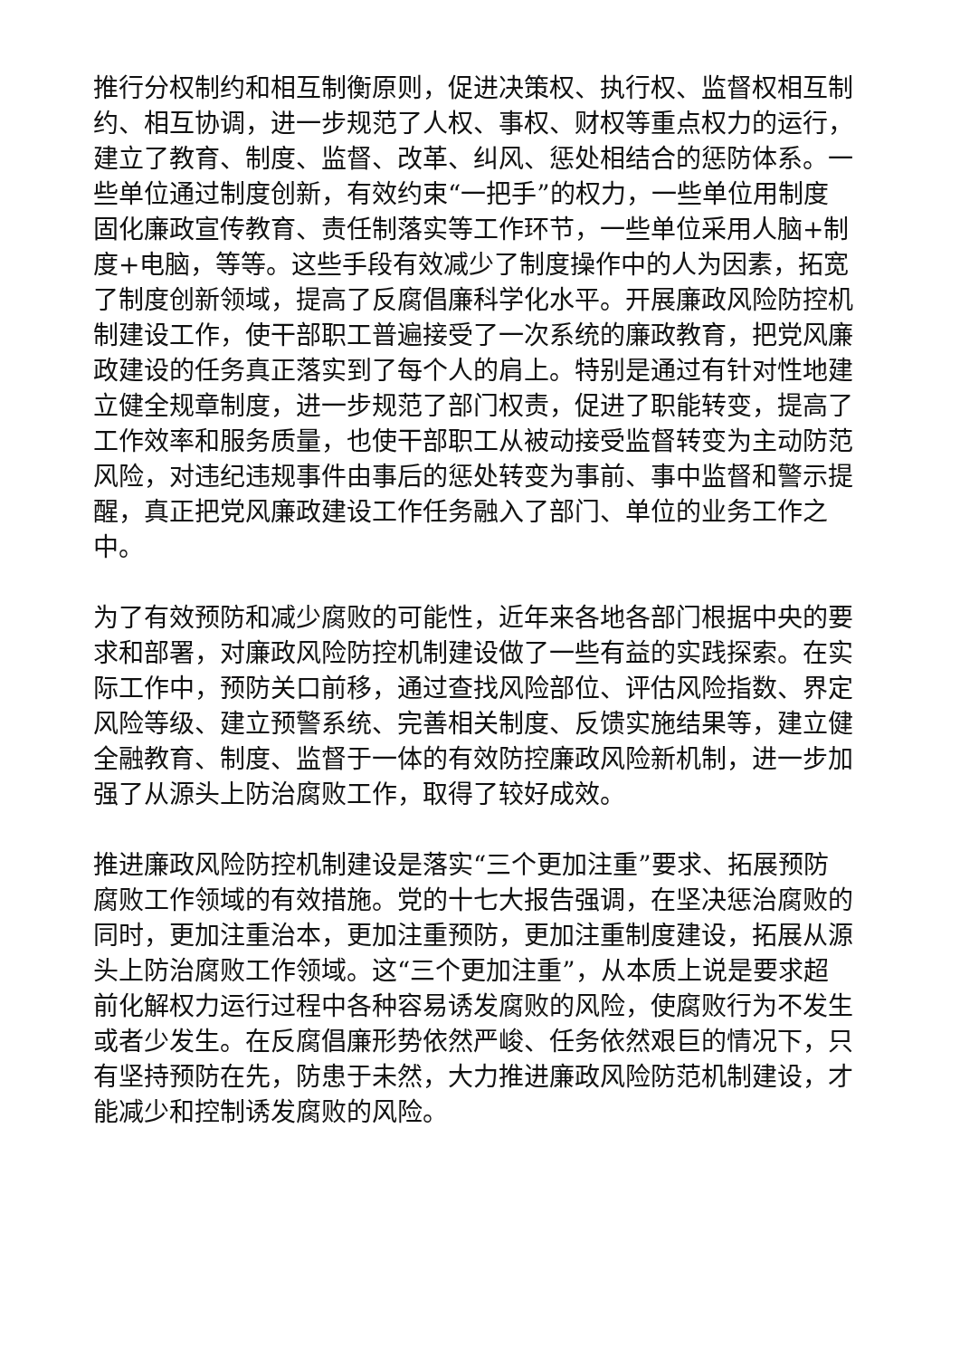推行分权制约和相互制衡原则，促进决策权、执行权、监督权相互制约、相互协调，进一步规范了人权、事权、财权等重点权力的运行，建立了教育、制度、监督、改革、纠风、惩处相结合的惩防体系。一些单位通过制度创新，有效约束“一把手”的权力，一些单位用制度固化廉政宣传教育、责任制落实等工作环节，一些单位采用人脑+制度+电脑，等等。这些手段有效减少了制度操作中的人为因素，拓宽了制度创新领域，提高了反腐倡廉科学化水平。开展廉政风险防控机制建设工作，使干部职工普遍接受了一次系统的廉政教育，把党风廉政建设的任务真正落实到了每个人的肩上。特别是通过有针对性地建立健全规章制度，进一步规范了部门权责，促进了职能转变，提高了工作效率和服务质量，也使干部职工从被动接受监督转变为主动防范风险，对违纪违规事件由事后的惩处转变为事前、事中监督和警示提醒，真正把党风廉政建设工作任务融入了部门、单位的业务工作之中。
为了有效预防和减少腐败的可能性，近年来各地各部门根据中央的要求和部署，对廉政风险防控机制建设做了一些有益的实践探索。在实际工作中，预防关口前移，通过查找风险部位、评估风险指数、界定风险等级、建立预警系统、完善相关制度、反馈实施结果等，建立健全融教育、制度、监督于一体的有效防控廉政风险新机制，进一步加强了从源头上防治腐败工作，取得了较好成效。
推进廉政风险防控机制建设是落实“三个更加注重”要求、拓展预防腐败工作领域的有效措施。党的十七大报告强调，在坚决惩治腐败的同时，更加注重治本，更加注重预防，更加注重制度建设，拓展从源头上防治腐败工作领域。这“三个更加注重”，从本质上说是要求超前化解权力运行过程中各种容易诱发腐败的风险，使腐败行为不发生或者少发生。在反腐倡廉形势依然严峻、任务依然艰巨的情况下，只有坚持预防在先，防患于未然，大力推进廉政风险防范机制建设，才能减少和控制诱发腐败的风险。